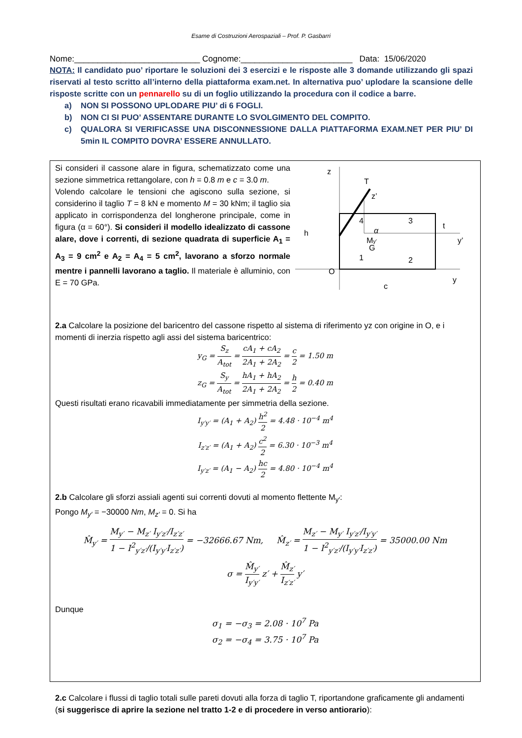Esame di Costruzioni Aerospaziali – Prof. P. Gasbarri
Nome:___________________________ Cognome:________________________ Data: 15/06/2020
NOTA: Il candidato puo’ riportare le soluzioni dei 3 esercizi e le risposte alle 3 domande utilizzando gli spazi riservati al testo scritto all’interno della piattaforma exam.net. In alternativa puo’ uplodare la scansione delle risposte scritte con un pennarello su di un foglio utilizzando la procedura con il codice a barre.
a) NON SI POSSONO UPLODARE PIU’ di 6 FOGLI.
b) NON CI SI PUO’ ASSENTARE DURANTE LO SVOLGIMENTO DEL COMPITO.
c) QUALORA SI VERIFICASSE UNA DISCONNESSIONE DALLA PIATTAFORMA EXAM.NET PER PIU’ DI 5min IL COMPITO DOVRA’ ESSERE ANNULLATO.
Si consideri il cassone alare in figura, schematizzato come una sezione simmetrica rettangolare, con h = 0.8 m e c = 3.0 m.
Volendo calcolare le tensioni che agiscono sulla sezione, si considerino il taglio T = 8 kN e momento M = 30 kNm; il taglio sia applicato in corrispondenza del longherone principale, come in figura (α = 60°). Si consideri il modello idealizzato di cassone alare, dove i correnti, di sezione quadrata di superficie A<sub>1</sub> = A<sub>3</sub> = 9 cm<sup>2</sup> e A<sub>2</sub> = A<sub>4</sub> = 5 cm<sup>2</sup>, lavorano a sforzo normale mentre i pannelli lavorano a taglio. Il materiale è alluminio, con E = 70 GPa.
z
y
O
T
4
3
1
2
α
z’
My’
G
t
y’
h
c
2.a Calcolare la posizione del baricentro del cassone rispetto al sistema di riferimento yz con origine in O, e i momenti di inerzia rispetto agli assi del sistema baricentrico:
y<sub>G</sub> = S<sub>z</sub> A<sub>tot</sub> = cA<sub>1</sub> + cA<sub>2</sub> 2A<sub>1</sub> + 2A<sub>2</sub> = c 2 = 1.50 m
z<sub>G</sub> = S<sub>y</sub> A<sub>tot</sub> = hA<sub>1</sub> + hA<sub>2</sub> 2A<sub>1</sub> + 2A<sub>2</sub> = h 2 = 0.40 m
Questi risultati erano ricavabili immediatamente per simmetria della sezione.
I<sub>y′y′</sub> = (A<sub>1</sub> + A<sub>2</sub>) h<sup>2</sup> 2 = 4.48 · 10<sup>−4</sup> m<sup>4</sup>
I<sub>z′z′</sub> = (A<sub>1</sub> + A<sub>2</sub>) c<sup>2</sup> 2 = 6.30 · 10<sup>−3</sup> m<sup>4</sup>
I<sub>y′z′</sub> = (A<sub>1</sub> − A<sub>2</sub>) hc 2 = 4.80 · 10<sup>−4</sup> m<sup>4</sup>
2.b Calcolare gli sforzi assiali agenti sui correnti dovuti al momento flettente M<sub>y′</sub>:
Pongo M<sub>y′</sub> = −30000 Nm, M<sub>z′</sub> = 0. Si ha
M̂<sub>y′</sub> = M<sub>y′</sub> − M<sub>z′</sub> I<sub>y′z′</sub>/I<sub>z′z′</sub> 1 − I<sup>2</sup><sub>y′z′</sub>/(I<sub>y′y′</sub>I<sub>z′z′</sub>) = −32666.67 Nm, M̂<sub>z′</sub> = M<sub>z′</sub> − M<sub>y′</sub> I<sub>y′z′</sub>/I<sub>y′y′</sub> 1 − I<sup>2</sup><sub>y′z′</sub>/(I<sub>y′y′</sub>I<sub>z′z′</sub>) = 35000.00 Nm
σ = M̂<sub>y′</sub> I<sub>y′y′</sub> z′ + M̂<sub>z′</sub> I<sub>z′z′</sub> y′
Dunque
σ<sub>1</sub> = −σ<sub>3</sub> = 2.08 · 10<sup>7</sup> Pa
σ<sub>2</sub> = −σ<sub>4</sub> = 3.75 · 10<sup>7</sup> Pa
2.c Calcolare i flussi di taglio totali sulle pareti dovuti alla forza di taglio T, riportandone graficamente gli andamenti (si suggerisce di aprire la sezione nel tratto 1-2 e di procedere in verso antiorario):